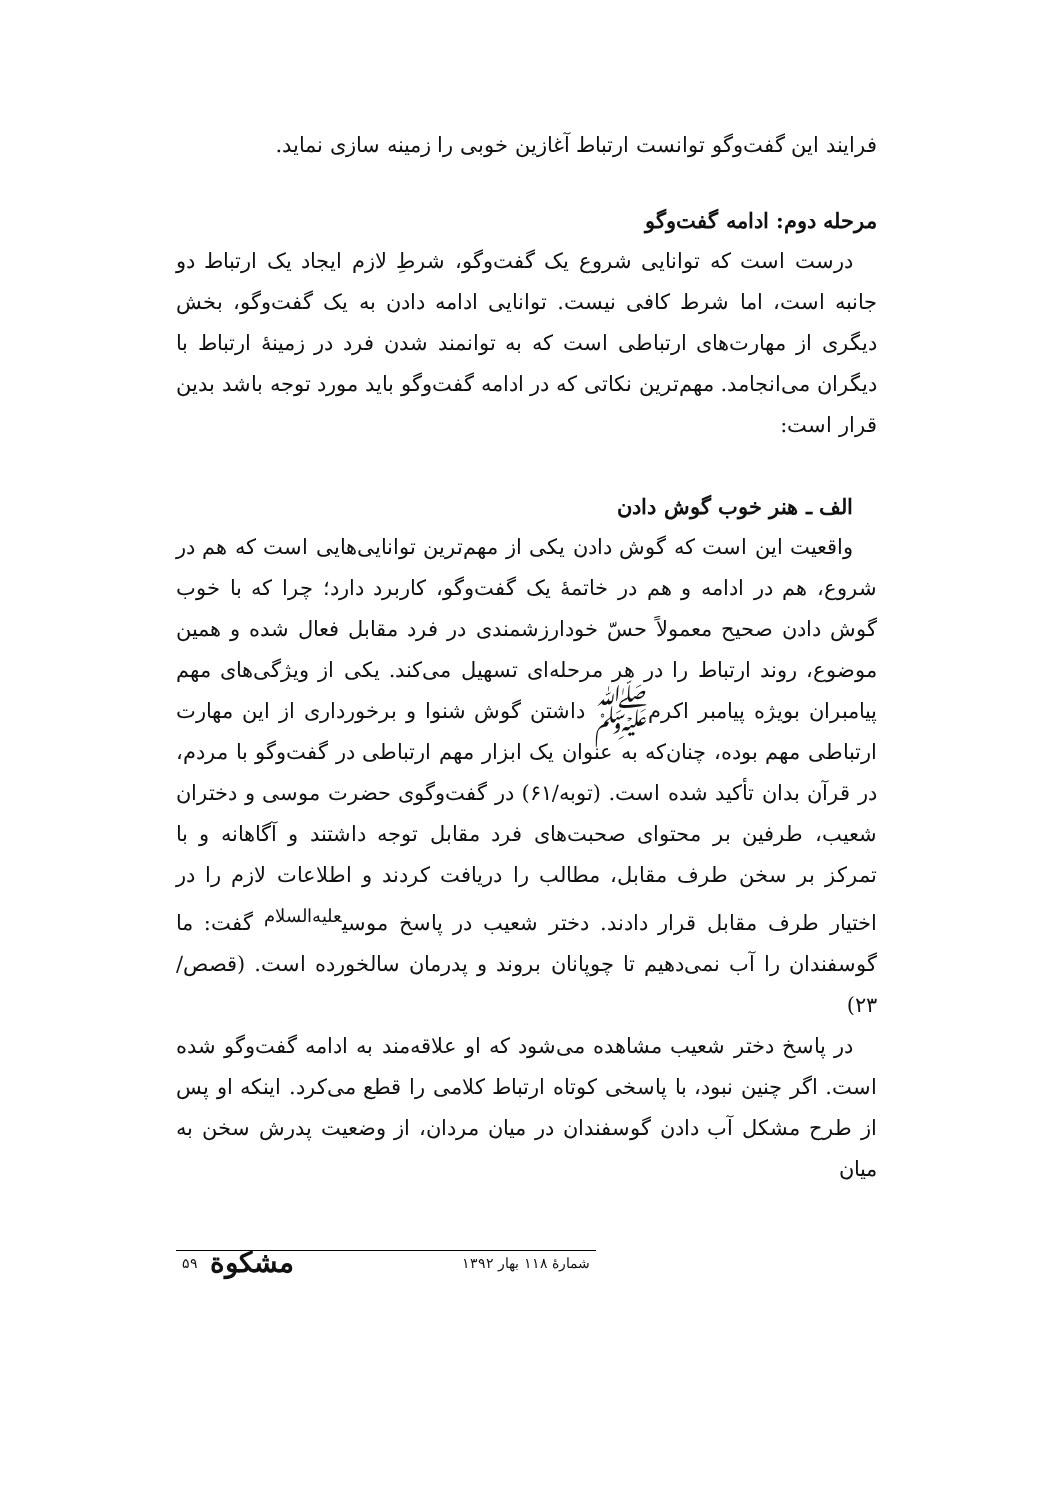فرایند این گفت‌وگو توانست ارتباط آغازین خوبی را زمینه سازی نماید.
مرحله دوم: ادامه گفت‌وگو
درست است که توانایی شروع یک گفت‌وگو، شرطِ لازم ایجاد یک ارتباط دو جانبه است، اما شرط کافی نیست. توانایی ادامه دادن به یک گفت‌وگو، بخش دیگری از مهارت‌های ارتباطی است که به توانمند شدن فرد در زمینهٔ ارتباط با دیگران می‌انجامد. مهم‌ترین نکاتی که در ادامه گفت‌وگو باید مورد توجه باشد بدین قرار است:
الف ـ هنر خوب گوش دادن
واقعیت این است که گوش دادن یکی از مهم‌ترین توانایی‌هایی است که هم در شروع، هم در ادامه و هم در خاتمهٔ یک گفت‌وگو، کاربرد دارد؛ چرا که با خوب گوش دادن صحیح معمولاً حسّ خودارزشمندی در فرد مقابل فعال شده و همین موضوع، روند ارتباط را در هر مرحله‌ای تسهیل می‌کند. یکی از ویژگی‌های مهم پیامبران بویژه پیامبر اکرمﷺ داشتن گوش شنوا و برخورداری از این مهارت ارتباطی مهم بوده، چنان‌که به عنوان یک ابزار مهم ارتباطی در گفت‌وگو با مردم، در قرآن بدان تأکید شده است. (توبه/۶۱) در گفت‌وگوی حضرت موسی و دختران شعیب، طرفین بر محتوای صحبت‌های فرد مقابل توجه داشتند و آگاهانه و با تمرکز بر سخن طرف مقابل، مطالب را دریافت کردند و اطلاعات لازم را در اختیار طرف مقابل قرار دادند. دختر شعیب در پاسخ موسی<sup>علیه‌السلام</sup> گفت: ما گوسفندان را آب نمی‌دهیم تا چوپانان بروند و پدرمان سالخورده است. (قصص/۲۳)
در پاسخ دختر شعیب مشاهده می‌شود که او علاقه‌مند به ادامه گفت‌وگو شده است. اگر چنین نبود، با پاسخی کوتاه ارتباط کلامی را قطع می‌کرد. اینکه او پس از طرح مشکل آب دادن گوسفندان در میان مردان، از وضعیت پدرش سخن به میان
شمارهٔ ۱۱۸ بهار ۱۳۹۲ مشکوة ۵۹